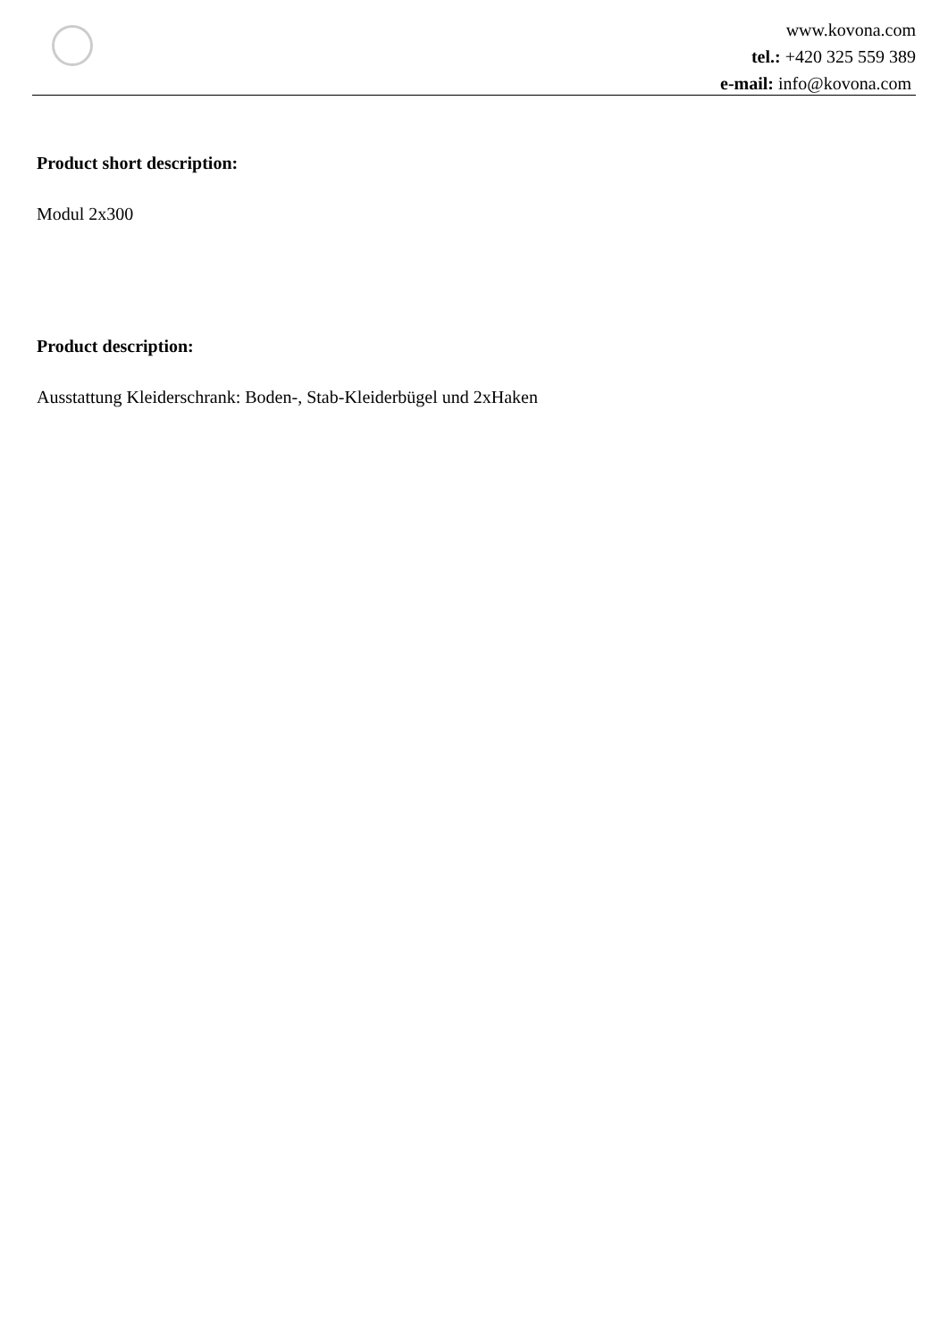www.kovona.com
tel.: +420 325 559 389
e-mail: info@kovona.com
Product short description:
Modul 2x300
Product description:
Ausstattung Kleiderschrank: Boden-, Stab-Kleiderbügel und 2xHaken